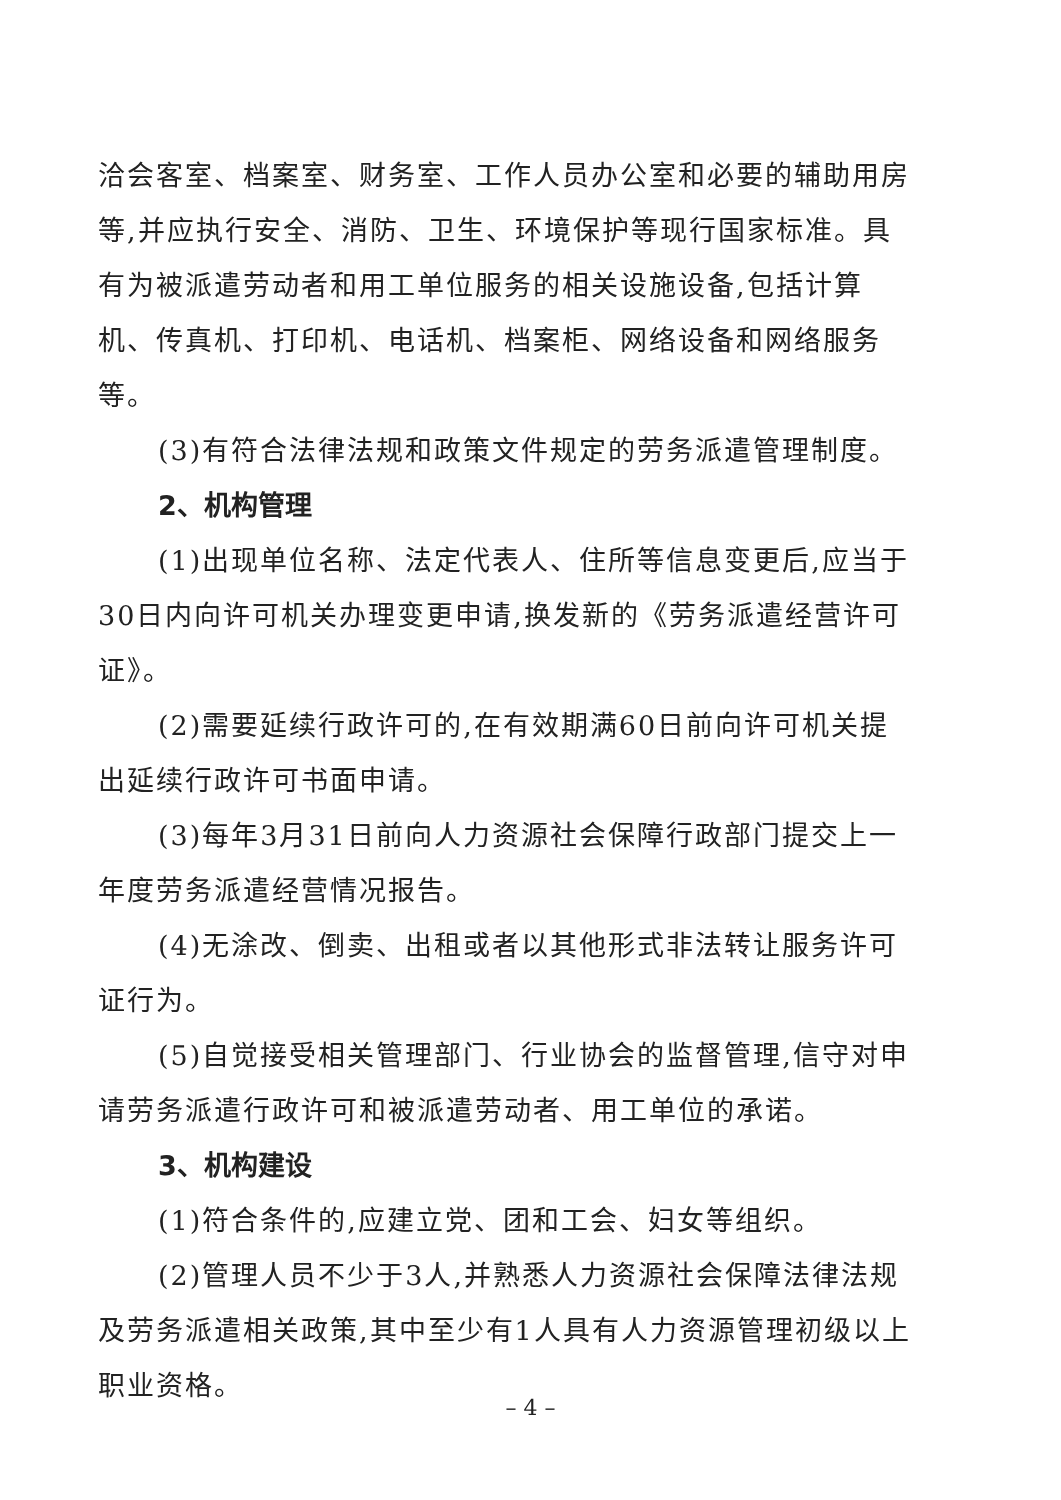洽会客室、档案室、财务室、工作人员办公室和必要的辅助用房等,并应执行安全、消防、卫生、环境保护等现行国家标准。具有为被派遣劳动者和用工单位服务的相关设施设备,包括计算机、传真机、打印机、电话机、档案柜、网络设备和网络服务等。
(3)有符合法律法规和政策文件规定的劳务派遣管理制度。
2、机构管理
(1)出现单位名称、法定代表人、住所等信息变更后,应当于30日内向许可机关办理变更申请,换发新的《劳务派遣经营许可证》。
(2)需要延续行政许可的,在有效期满60日前向许可机关提出延续行政许可书面申请。
(3)每年3月31日前向人力资源社会保障行政部门提交上一年度劳务派遣经营情况报告。
(4)无涂改、倒卖、出租或者以其他形式非法转让服务许可证行为。
(5)自觉接受相关管理部门、行业协会的监督管理,信守对申请劳务派遣行政许可和被派遣劳动者、用工单位的承诺。
3、机构建设
(1)符合条件的,应建立党、团和工会、妇女等组织。
(2)管理人员不少于3人,并熟悉人力资源社会保障法律法规及劳务派遣相关政策,其中至少有1人具有人力资源管理初级以上职业资格。
– 4 –